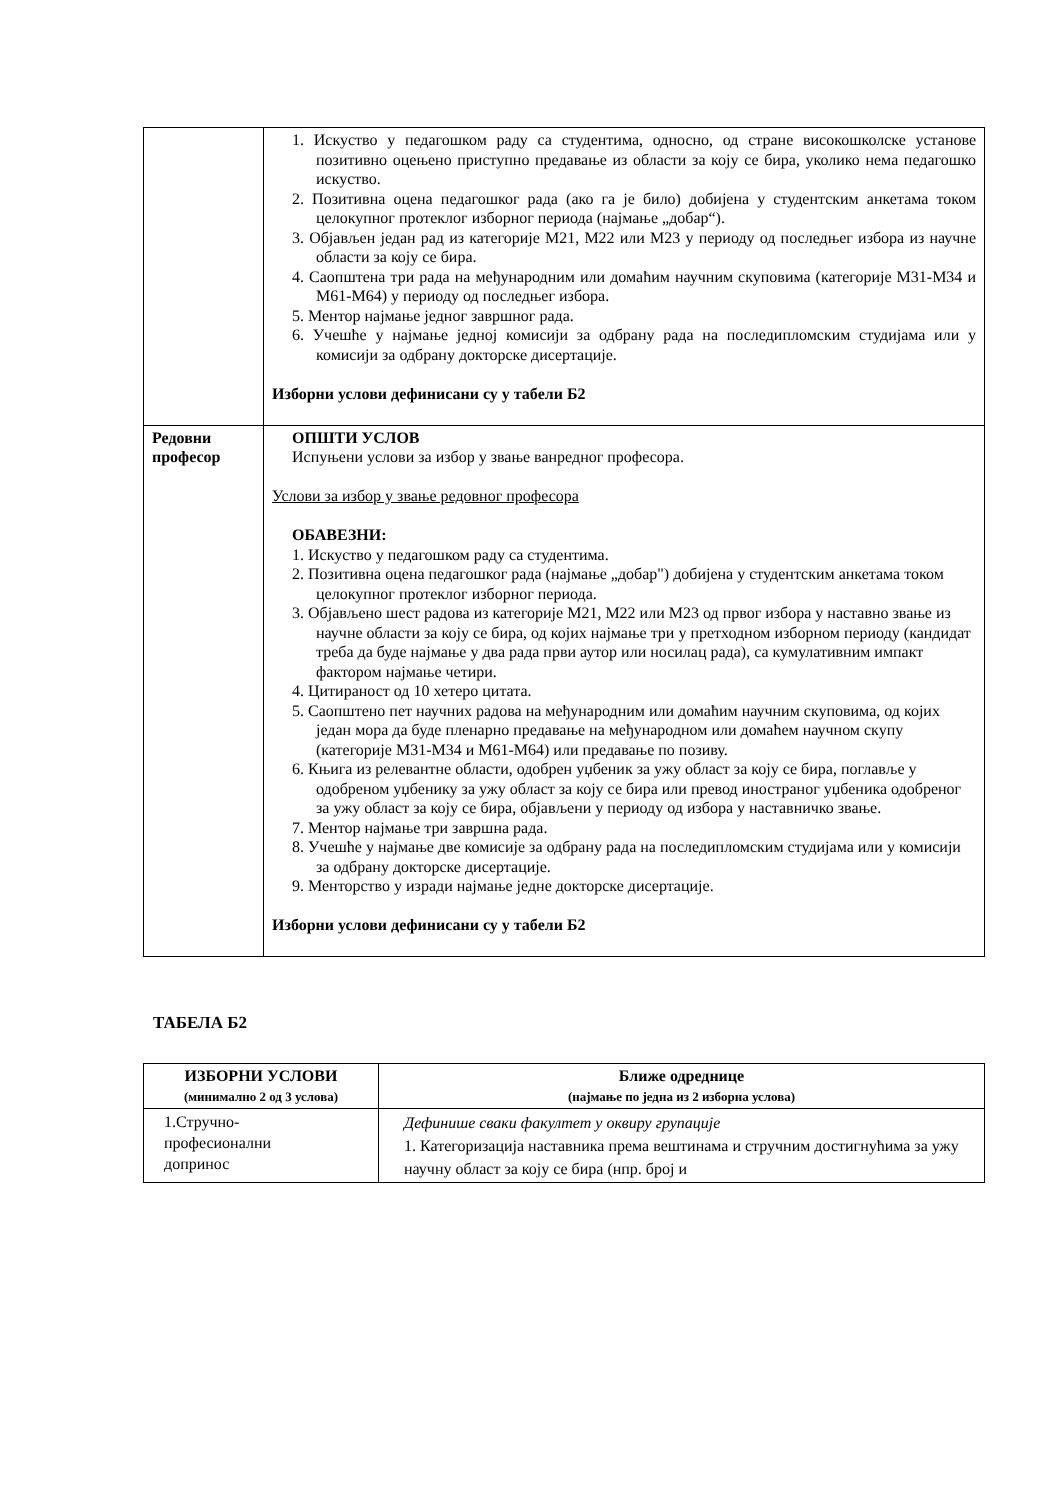| | 1. Искуство у педагошком раду са студентима, односно, од стране високошколске установе позитивно оцењено приступно предавање из области за коју се бира, уколико нема педагошко искуство. 2. Позитивна оцена педагошког рада (ако га је било) добијена у студентским анкетама током целокупног протеклог изборног периода (најмање „добар“). 3. Објављен један рад из категорије М21, М22 или М23 у периоду од последњег избора из научне области за коју се бира. 4. Саопштена три рада на међународним или домаћим научним скуповима (категорије М31-М34 и М61-М64) у периоду од последњег избора. 5. Ментор најмање једног завршног рада. 6. Учешће у најмање једној комисији за одбрану рада на последипломским студијама или у комисији за одбрану докторске дисертације. Изборни услови дефинисани су у табели Б2 |
| Редовни професор | ОПШТИ УСЛОВ Испуњени услови за избор у звање ванредног професора. Услови за избор у звање редовног професора ОБАВЕЗНИ: 1. Искуство у педагошком раду са студентима. 2. Позитивна оцена педагошког рада (најмање „добар") добијена у студентским анкетама током целокупног протеклог изборног периода. 3. Објављено шест радова из категорије М21, М22 или М23 од првог избора у наставно звање из научне области за коју се бира, од којих најмање три у претходном изборном периоду (кандидат треба да буде најмање у два рада први аутор или носилац рада), са кумулативним импакт фактором најмање четири. 4. Цитираност од 10 хетеро цитата. 5. Саопштено пет научних радова на међународним или домаћим научним скуповима, од којих један мора да буде пленарно предавање на међународном или домаћем научном скупу (категорије М31-М34 и М61-М64) или предавање по позиву. 6. Књига из релевантне области, одобрен уџбеник за ужу област за коју се бира, поглавље у одобреном уџбенику за ужу област за коју се бира или превод иностраног уџбеника одобреног за ужу област за коју се бира, објављени у периоду од избора у наставничко звање. 7. Ментор најмање три завршна рада. 8. Учешће у најмање две комисије за одбрану рада на последипломским студијама или у комисији за одбрану докторске дисертације. 9. Менторство у изради најмање једне докторске дисертације. Изборни услови дефинисани су у табели Б2 |
ТАБЕЛА Б2
| ИЗБОРНИ УСЛОВИ (минимално 2 од 3 услова) | Ближе одреднице (најмање по једна из 2 изборна услова) |
| --- | --- |
| 1.Стручно- професионални допринос | Дефинише сваки факултет у оквиру групације 1. Категоризација наставника према вештинама и стручним достигнућима за ужу научну област за коју се бира (нпр. број и |